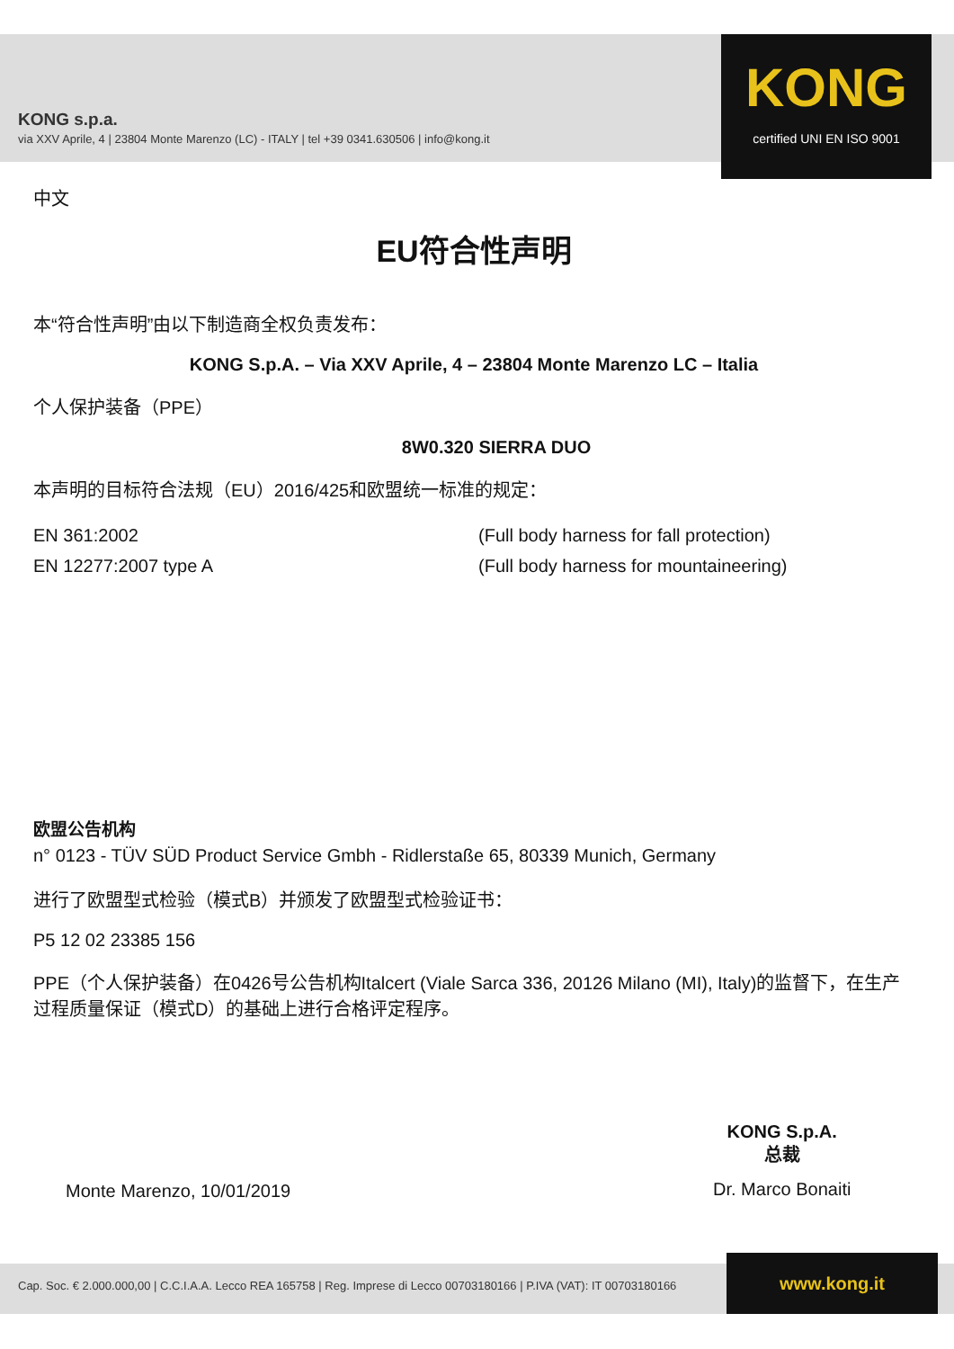KONG s.p.a.
via XXV Aprile, 4 | 23804 Monte Marenzo (LC) - ITALY | tel +39 0341.630506 | info@kong.it
KONG
certified UNI EN ISO 9001
中文
EU符合性声明
本“符合性声明”由以下制造商全权负责发布：
KONG S.p.A. – Via XXV Aprile, 4 – 23804 Monte Marenzo LC – Italia
个人保护装备（PPE）
8W0.320 SIERRA DUO
本声明的目标符合法规（EU）2016/425和欧盟统一标准的规定：
EN 361:2002
EN 12277:2007 type A
(Full body harness for fall protection)
(Full body harness for mountaineering)
欧盟公告机构
n° 0123 - TÜV SÜD Product Service Gmbh - Ridlerstaße 65, 80339 Munich, Germany
进行了欧盟型式检验（模式B）并颁发了欧盟型式检验证书：
P5 12 02 23385 156
PPE（个人保护装备）在0426号公告机构Italcert (Viale Sarca 336, 20126 Milano (MI), Italy)的监督下，在生产过程质量保证（模式D）的基础上进行合格评定程序。
Monte Marenzo, 10/01/2019
KONG S.p.A.
总裁
Dr. Marco Bonaiti
Cap. Soc. € 2.000.000,00 | C.C.I.A.A. Lecco REA 165758 | Reg. Imprese di Lecco 00703180166 | P.IVA (VAT): IT 00703180166
www.kong.it